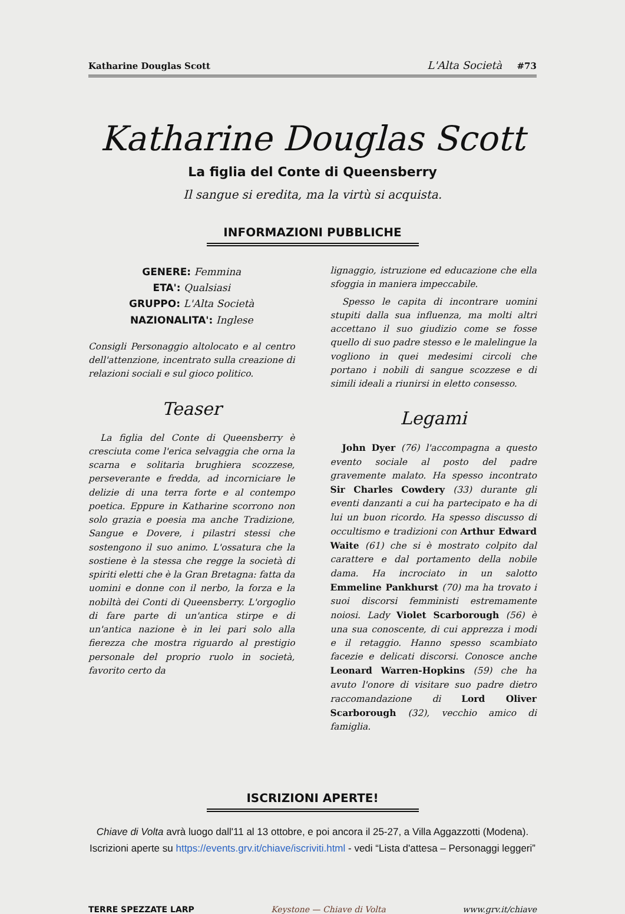Katharine Douglas Scott L'Alta Società #73
Katharine Douglas Scott
La figlia del Conte di Queensberry
Il sangue si eredita, ma la virtù si acquista.
INFORMAZIONI PUBBLICHE
GENERE: Femmina
ETA': Qualsiasi
GRUPPO: L'Alta Società
NAZIONALITA': Inglese
Consigli Personaggio altolocato e al centro dell'attenzione, incentrato sulla creazione di relazioni sociali e sul gioco politico.
Teaser
La figlia del Conte di Queensberry è cresciuta come l'erica selvaggia che orna la scarna e solitaria brughiera scozzese, perseverante e fredda, ad incorniciare le delizie di una terra forte e al contempo poetica. Eppure in Katharine scorrono non solo grazia e poesia ma anche Tradizione, Sangue e Dovere, i pilastri stessi che sostengono il suo animo. L'ossatura che la sostiene è la stessa che regge la società di spiriti eletti che è la Gran Bretagna: fatta da uomini e donne con il nerbo, la forza e la nobiltà dei Conti di Queensberry. L'orgoglio di fare parte di un'antica stirpe e di un'antica nazione è in lei pari solo alla fierezza che mostra riguardo al prestigio personale del proprio ruolo in società, favorito certo da
lignaggio, istruzione ed educazione che ella sfoggia in maniera impeccabile.
Spesso le capita di incontrare uomini stupiti dalla sua influenza, ma molti altri accettano il suo giudizio come se fosse quello di suo padre stesso e le malelingue la vogliono in quei medesimi circoli che portano i nobili di sangue scozzese e di simili ideali a riunirsi in eletto consesso.
Legami
John Dyer (76) l'accompagna a questo evento sociale al posto del padre gravemente malato. Ha spesso incontrato Sir Charles Cowdery (33) durante gli eventi danzanti a cui ha partecipato e ha di lui un buon ricordo. Ha spesso discusso di occultismo e tradizioni con Arthur Edward Waite (61) che si è mostrato colpito dal carattere e dal portamento della nobile dama. Ha incrociato in un salotto Emmeline Pankhurst (70) ma ha trovato i suoi discorsi femministi estremamente noiosi. Lady Violet Scarborough (56) è una sua conoscente, di cui apprezza i modi e il retaggio. Hanno spesso scambiato facezie e delicati discorsi. Conosce anche Leonard Warren-Hopkins (59) che ha avuto l'onore di visitare suo padre dietro raccomandazione di Lord Oliver Scarborough (32), vecchio amico di famiglia.
ISCRIZIONI APERTE!
Chiave di Volta avrà luogo dall'11 al 13 ottobre, e poi ancora il 25-27, a Villa Aggazzotti (Modena).
Iscrizioni aperte su https://events.grv.it/chiave/iscriviti.html - vedi “Lista d'attesa – Personaggi leggeri”
TERRE SPEZZATE LARP Keystone — Chiave di Volta www.grv.it/chiave